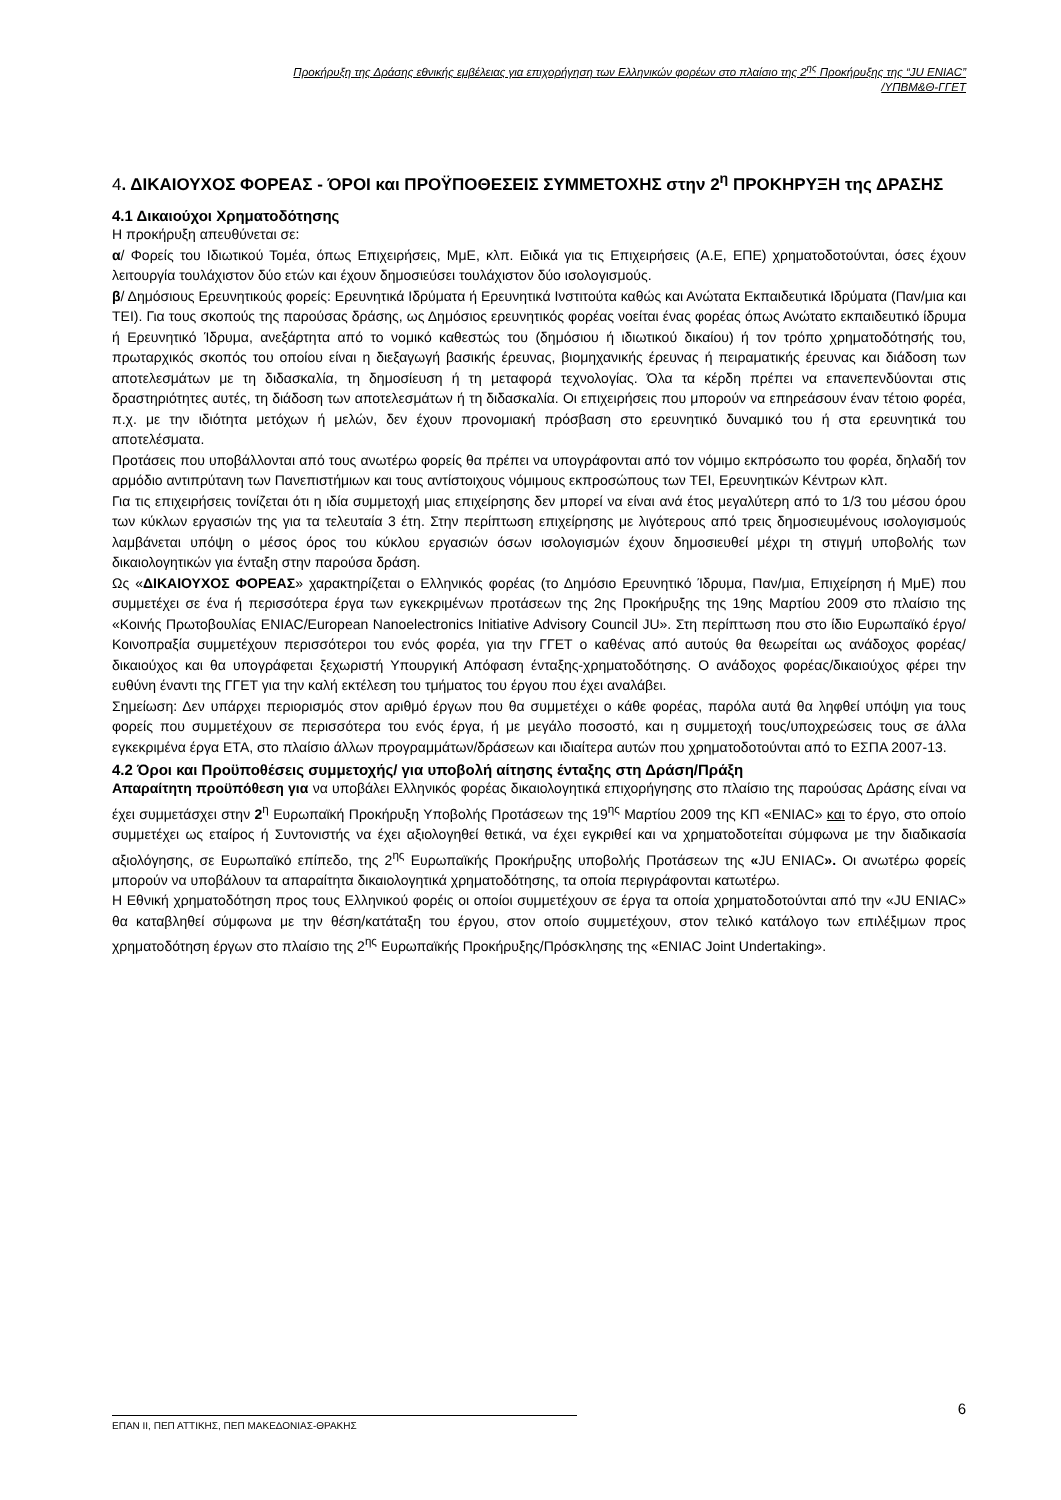Προκήρυξη της Δράσης εθνικής εμβέλειας για επιχορήγηση των Ελληνικών φορέων στο πλαίσιο της 2<sup>ης</sup> Προκήρυξης της “JU ENIAC”
/ΥΠΒΜ&Θ-ΓΓΕΤ
4. ΔΙΚΑΙΟΥΧΟΣ ΦΟΡΕΑΣ - ΌΡΟΙ και ΠΡΟΫΠΟΘΕΣΕΙΣ ΣΥΜΜΕΤΟΧΗΣ στην 2<sup>η</sup> ΠΡΟΚΗΡΥΞΗ της ΔΡΑΣΗΣ
4.1 Δικαιούχοι Χρηματοδότησης
Η προκήρυξη απευθύνεται σε:
α/ Φορείς του Ιδιωτικού Τομέα, όπως Επιχειρήσεις, ΜμΕ, κλπ. Ειδικά για τις Επιχειρήσεις (Α.Ε, ΕΠΕ) χρηματοδοτούνται, όσες έχουν λειτουργία τουλάχιστον δύο ετών και έχουν δημοσιεύσει τουλάχιστον δύο ισολογισμούς.
β/ Δημόσιους Ερευνητικούς φορείς: Ερευνητικά Ιδρύματα ή Ερευνητικά Ινστιτούτα καθώς και Ανώτατα Εκπαιδευτικά Ιδρύματα (Παν/μια και ΤΕΙ). Για τους σκοπούς της παρούσας δράσης, ως Δημόσιος ερευνητικός φορέας νοείται ένας φορέας όπως Ανώτατο εκπαιδευτικό ίδρυμα ή Ερευνητικό Ίδρυμα, ανεξάρτητα από το νομικό καθεστώς του (δημόσιου ή ιδιωτικού δικαίου) ή τον τρόπο χρηματοδότησής του, πρωταρχικός σκοπός του οποίου είναι η διεξαγωγή βασικής έρευνας, βιομηχανικής έρευνας ή πειραματικής έρευνας και διάδοση των αποτελεσμάτων με τη διδασκαλία, τη δημοσίευση ή τη μεταφορά τεχνολογίας. Όλα τα κέρδη πρέπει να επανεπενδύονται στις δραστηριότητες αυτές, τη διάδοση των αποτελεσμάτων ή τη διδασκαλία. Οι επιχειρήσεις που μπορούν να επηρεάσουν έναν τέτοιο φορέα, π.χ. με την ιδιότητα μετόχων ή μελών, δεν έχουν προνομιακή πρόσβαση στο ερευνητικό δυναμικό του ή στα ερευνητικά του αποτελέσματα.
Προτάσεις που υποβάλλονται από τους ανωτέρω φορείς θα πρέπει να υπογράφονται από τον νόμιμο εκπρόσωπο του φορέα, δηλαδή τον αρμόδιο αντιπρύτανη των Πανεπιστήμιων και τους αντίστοιχους νόμιμους εκπροσώπους των ΤΕΙ, Ερευνητικών Κέντρων κλπ.
Για τις επιχειρήσεις τονίζεται ότι η ιδία συμμετοχή μιας επιχείρησης δεν μπορεί να είναι ανά έτος μεγαλύτερη από το 1/3 του μέσου όρου των κύκλων εργασιών της για τα τελευταία 3 έτη. Στην περίπτωση επιχείρησης με λιγότερους από τρεις δημοσιευμένους ισολογισμούς λαμβάνεται υπόψη ο μέσος όρος του κύκλου εργασιών όσων ισολογισμών έχουν δημοσιευθεί μέχρι τη στιγμή υποβολής των δικαιολογητικών για ένταξη στην παρούσα δράση.
Ως «ΔΙΚΑΙΟΥΧΟΣ ΦΟΡΕΑΣ» χαρακτηρίζεται ο Ελληνικός φορέας (το Δημόσιο Ερευνητικό Ίδρυμα, Παν/μια, Επιχείρηση ή ΜμΕ) που συμμετέχει σε ένα ή περισσότερα έργα των εγκεκριμένων προτάσεων της 2ης Προκήρυξης της 19ης Μαρτίου 2009 στο πλαίσιο της «Κοινής Πρωτοβουλίας ENIAC/European Nanoelectronics Initiative Advisory Council JU». Στη περίπτωση που στο ίδιο Ευρωπαϊκό έργο/Κοινοπραξία συμμετέχουν περισσότεροι του ενός φορέα, για την ΓΓΕΤ ο καθένας από αυτούς θα θεωρείται ως ανάδοχος φορέας/δικαιούχος και θα υπογράφεται ξεχωριστή Υπουργική Απόφαση ένταξης-χρηματοδότησης. Ο ανάδοχος φορέας/δικαιούχος φέρει την ευθύνη έναντι της ΓΓΕΤ για την καλή εκτέλεση του τμήματος του έργου που έχει αναλάβει.
Σημείωση: Δεν υπάρχει περιορισμός στον αριθμό έργων που θα συμμετέχει ο κάθε φορέας, παρόλα αυτά θα ληφθεί υπόψη για τους φορείς που συμμετέχουν σε περισσότερα του ενός έργα, ή με μεγάλο ποσοστό, και η συμμετοχή τους/υποχρεώσεις τους σε άλλα εγκεκριμένα έργα ΕΤΑ, στο πλαίσιο άλλων προγραμμάτων/δράσεων και ιδιαίτερα αυτών που χρηματοδοτούνται από το ΕΣΠΑ 2007-13.
4.2 Όροι και Προϋποθέσεις συμμετοχής/ για υποβολή αίτησης ένταξης στη Δράση/Πράξη
Απαραίτητη προϋπόθεση για να υποβάλει Ελληνικός φορέας δικαιολογητικά επιχορήγησης στο πλαίσιο της παρούσας Δράσης είναι να έχει συμμετάσχει στην 2<sup>η</sup> Ευρωπαϊκή Προκήρυξη Υποβολής Προτάσεων της 19<sup>ης</sup> Μαρτίου 2009 της ΚΠ «ENIAC» και το έργο, στο οποίο συμμετέχει ως εταίρος ή Συντονιστής να έχει αξιολογηθεί θετικά, να έχει εγκριθεί και να χρηματοδοτείται σύμφωνα με την διαδικασία αξιολόγησης, σε Ευρωπαϊκό επίπεδο, της 2<sup>ης</sup> Ευρωπαϊκής Προκήρυξης υποβολής Προτάσεων της «JU ENIAC». Οι ανωτέρω φορείς μπορούν να υποβάλουν τα απαραίτητα δικαιολογητικά χρηματοδότησης, τα οποία περιγράφονται κατωτέρω.
Η Εθνική χρηματοδότηση προς τους Ελληνικού φορέις οι οποίοι συμμετέχουν σε έργα τα οποία χρηματοδοτούνται από την «JU ENIAC» θα καταβληθεί σύμφωνα με την θέση/κατάταξη του έργου, στον οποίο συμμετέχουν, στον τελικό κατάλογο των επιλέξιμων προς χρηματοδότηση έργων στο πλαίσιο της 2<sup>ης</sup> Ευρωπαϊκής Προκήρυξης/Πρόσκλησης της «ENIAC Joint Undertaking».
6
ΕΠΑΝ ΙΙ, ΠΕΠ ΑΤΤΙΚΗΣ, ΠΕΠ ΜΑΚΕΔΟΝΙΑΣ-ΘΡΑΚΗΣ